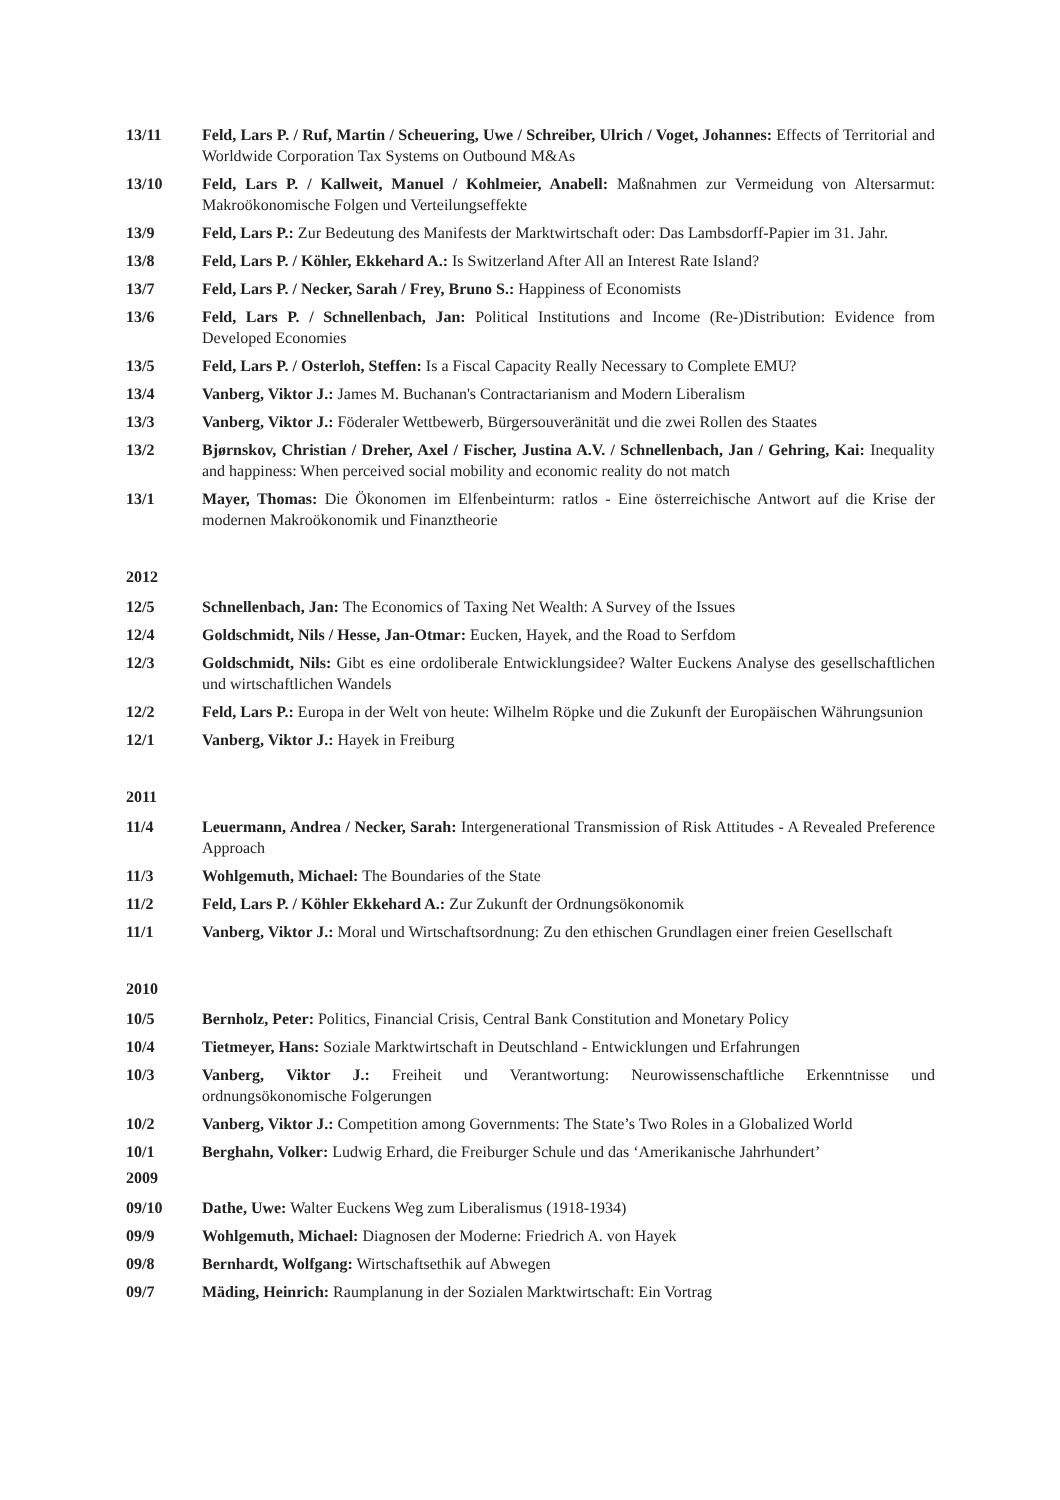13/11 Feld, Lars P. / Ruf, Martin / Scheuering, Uwe / Schreiber, Ulrich / Voget, Johannes: Effects of Territorial and Worldwide Corporation Tax Systems on Outbound M&As
13/10 Feld, Lars P. / Kallweit, Manuel / Kohlmeier, Anabell: Maßnahmen zur Vermeidung von Altersarmut: Makroökonomische Folgen und Verteilungseffekte
13/9 Feld, Lars P.: Zur Bedeutung des Manifests der Marktwirtschaft oder: Das Lambsdorff-Papier im 31. Jahr.
13/8 Feld, Lars P. / Köhler, Ekkehard A.: Is Switzerland After All an Interest Rate Island?
13/7 Feld, Lars P. / Necker, Sarah / Frey, Bruno S.: Happiness of Economists
13/6 Feld, Lars P. / Schnellenbach, Jan: Political Institutions and Income (Re-)Distribution: Evidence from Developed Economies
13/5 Feld, Lars P. / Osterloh, Steffen: Is a Fiscal Capacity Really Necessary to Complete EMU?
13/4 Vanberg, Viktor J.: James M. Buchanan's Contractarianism and Modern Liberalism
13/3 Vanberg, Viktor J.: Föderaler Wettbewerb, Bürgersouveränität und die zwei Rollen des Staates
13/2 Bjørnskov, Christian / Dreher, Axel / Fischer, Justina A.V. / Schnellenbach, Jan / Gehring, Kai: Inequality and happiness: When perceived social mobility and economic reality do not match
13/1 Mayer, Thomas: Die Ökonomen im Elfenbeinturm: ratlos - Eine österreichische Antwort auf die Krise der modernen Makroökonomik und Finanztheorie
2012
12/5 Schnellenbach, Jan: The Economics of Taxing Net Wealth: A Survey of the Issues
12/4 Goldschmidt, Nils / Hesse, Jan-Otmar: Eucken, Hayek, and the Road to Serfdom
12/3 Goldschmidt, Nils: Gibt es eine ordoliberale Entwicklungsidee? Walter Euckens Analyse des gesellschaftlichen und wirtschaftlichen Wandels
12/2 Feld, Lars P.: Europa in der Welt von heute: Wilhelm Röpke und die Zukunft der Europäischen Währungsunion
12/1 Vanberg, Viktor J.: Hayek in Freiburg
2011
11/4 Leuermann, Andrea / Necker, Sarah: Intergenerational Transmission of Risk Attitudes - A Revealed Preference Approach
11/3 Wohlgemuth, Michael: The Boundaries of the State
11/2 Feld, Lars P. / Köhler Ekkehard A.: Zur Zukunft der Ordnungsökonomik
11/1 Vanberg, Viktor J.: Moral und Wirtschaftsordnung: Zu den ethischen Grundlagen einer freien Gesellschaft
2010
10/5 Bernholz, Peter: Politics, Financial Crisis, Central Bank Constitution and Monetary Policy
10/4 Tietmeyer, Hans: Soziale Marktwirtschaft in Deutschland - Entwicklungen und Erfahrungen
10/3 Vanberg, Viktor J.: Freiheit und Verantwortung: Neurowissenschaftliche Erkenntnisse und ordnungsökonomische Folgerungen
10/2 Vanberg, Viktor J.: Competition among Governments: The State’s Two Roles in a Globalized World
10/1 Berghahn, Volker: Ludwig Erhard, die Freiburger Schule und das ‘Amerikanische Jahrhundert’
2009
09/10 Dathe, Uwe: Walter Euckens Weg zum Liberalismus (1918-1934)
09/9 Wohlgemuth, Michael: Diagnosen der Moderne: Friedrich A. von Hayek
09/8 Bernhardt, Wolfgang: Wirtschaftsethik auf Abwegen
09/7 Mäding, Heinrich: Raumplanung in der Sozialen Marktwirtschaft: Ein Vortrag